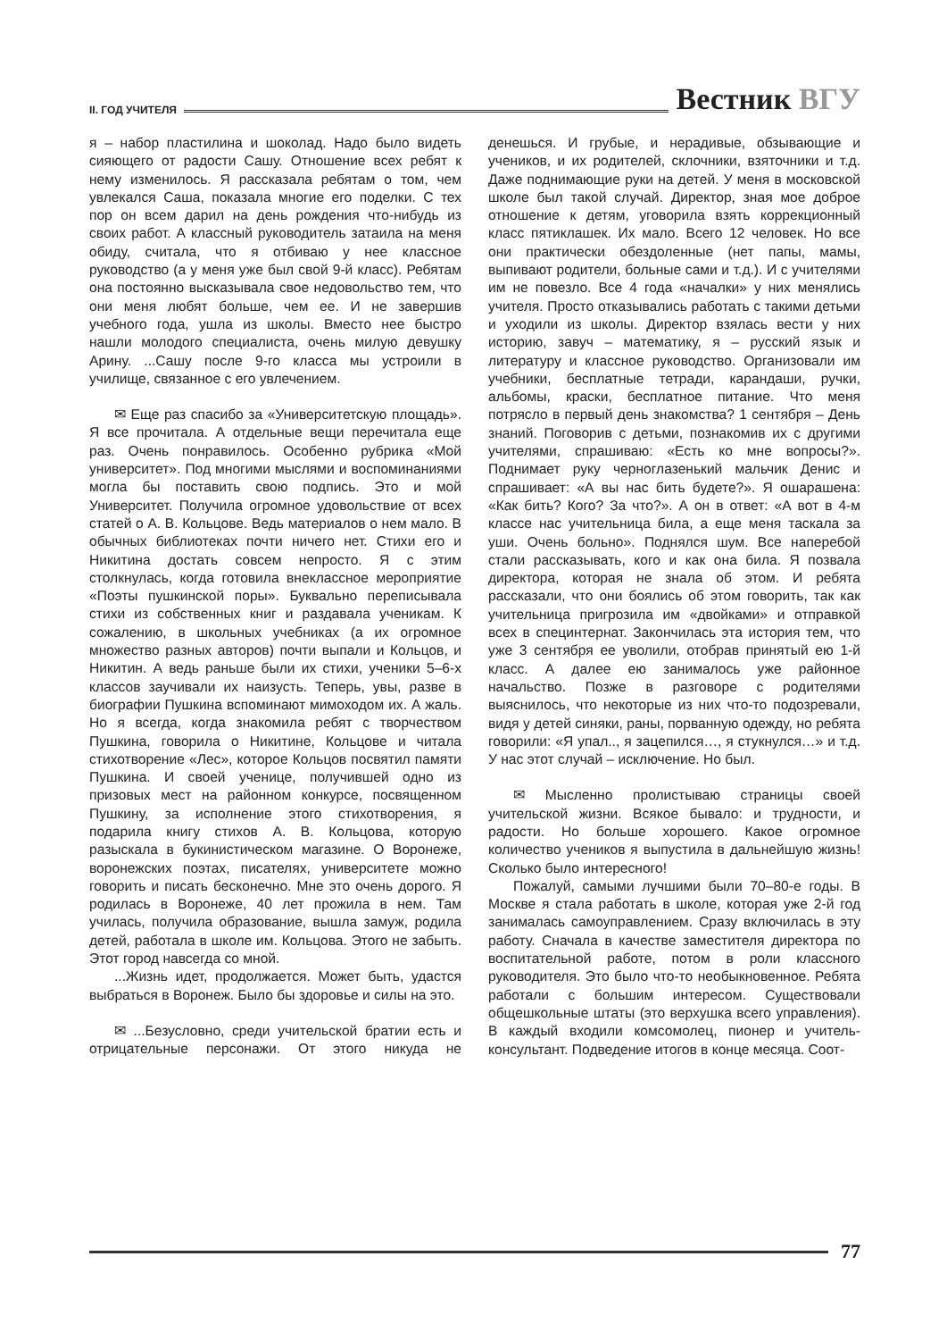II. ГОД УЧИТЕЛЯ
Вестник ВГУ
я – набор пластилина и шоколад. Надо было видеть сияющего от радости Сашу. Отношение всех ребят к нему изменилось. Я рассказала ребятам о том, чем увлекался Саша, показала многие его поделки. С тех пор он всем дарил на день рождения что-нибудь из своих работ. А классный руководитель затаила на меня обиду, считала, что я отбиваю у нее классное руководство (а у меня уже был свой 9-й класс). Ребятам она постоянно высказывала свое недовольство тем, что они меня любят больше, чем ее. И не завершив учебного года, ушла из школы. Вместо нее быстро нашли молодого специалиста, очень милую девушку Арину. ...Сашу после 9-го класса мы устроили в училище, связанное с его увлечением.
✉ Еще раз спасибо за «Университетскую площадь». Я все прочитала. А отдельные вещи перечитала еще раз. Очень понравилось. Особенно рубрика «Мой университет». Под многими мыслями и воспоминаниями могла бы поставить свою подпись. Это и мой Университет. Получила огромное удовольствие от всех статей о А. В. Кольцове. Ведь материалов о нем мало. В обычных библиотеках почти ничего нет. Стихи его и Никитина достать совсем непросто. Я с этим столкнулась, когда готовила внеклассное мероприятие «Поэты пушкинской поры». Буквально переписывала стихи из собственных книг и раздавала ученикам. К сожалению, в школьных учебниках (а их огромное множество разных авторов) почти выпали и Кольцов, и Никитин. А ведь раньше были их стихи, ученики 5–6-х классов заучивали их наизусть. Теперь, увы, разве в биографии Пушкина вспоминают мимоходом их. А жаль. Но я всегда, когда знакомила ребят с творчеством Пушкина, говорила о Никитине, Кольцове и читала стихотворение «Лес», которое Кольцов посвятил памяти Пушкина. И своей ученице, получившей одно из призовых мест на районном конкурсе, посвященном Пушкину, за исполнение этого стихотворения, я подарила книгу стихов А. В. Кольцова, которую разыскала в букинистическом магазине. О Воронеже, воронежских поэтах, писателях, университете можно говорить и писать бесконечно. Мне это очень дорого. Я родилась в Воронеже, 40 лет прожила в нем. Там училась, получила образование, вышла замуж, родила детей, работала в школе им. Кольцова. Этого не забыть. Этот город навсегда со мной.
...Жизнь идет, продолжается. Может быть, удастся выбраться в Воронеж. Было бы здоровье и силы на это.
✉ ...Безусловно, среди учительской братии есть и отрицательные персонажи. От этого никуда не денешься. И грубые, и нерадивые, обзывающие и учеников, и их родителей, склочники, взяточники и т.д. Даже поднимающие руки на детей. У меня в московской школе был такой случай. Директор, зная мое доброе отношение к детям, уговорила взять коррекционный класс пятиклашек. Их мало. Всего 12 человек. Но все они практически обездоленные (нет папы, мамы, выпивают родители, больные сами и т.д.). И с учителями им не повезло. Все 4 года «началки» у них менялись учителя. Просто отказывались работать с такими детьми и уходили из школы. Директор взялась вести у них историю, завуч – математику, я – русский язык и литературу и классное руководство. Организовали им учебники, бесплатные тетради, карандаши, ручки, альбомы, краски, бесплатное питание. Что меня потрясло в первый день знакомства? 1 сентября – День знаний. Поговорив с детьми, познакомив их с другими учителями, спрашиваю: «Есть ко мне вопросы?». Поднимает руку черноглазенький мальчик Денис и спрашивает: «А вы нас бить будете?». Я ошарашена: «Как бить? Кого? За что?». А он в ответ: «А вот в 4-м классе нас учительница била, а еще меня таскала за уши. Очень больно». Поднялся шум. Все наперебой стали рассказывать, кого и как она била. Я позвала директора, которая не знала об этом. И ребята рассказали, что они боялись об этом говорить, так как учительница пригрозила им «двойками» и отправкой всех в специнтернат. Закончилась эта история тем, что уже 3 сентября ее уволили, отобрав принятый ею 1-й класс. А далее ею занималось уже районное начальство. Позже в разговоре с родителями выяснилось, что некоторые из них что-то подозревали, видя у детей синяки, раны, порванную одежду, но ребята говорили: «Я упал.., я зацепился…, я стукнулся…» и т.д. У нас этот случай – исключение. Но был.
✉ Мысленно пролистываю страницы своей учительской жизни. Всякое бывало: и трудности, и радости. Но больше хорошего. Какое огромное количество учеников я выпустила в дальнейшую жизнь! Сколько было интересного!
Пожалуй, самыми лучшими были 70–80-е годы. В Москве я стала работать в школе, которая уже 2-й год занималась самоуправлением. Сразу включилась в эту работу. Сначала в качестве заместителя директора по воспитательной работе, потом в роли классного руководителя. Это было что-то необыкновенное. Ребята работали с большим интересом. Существовали общешкольные штаты (это верхушка всего управления). В каждый входили комсомолец, пионер и учитель-консультант. Подведение итогов в конце месяца. Соот-
77